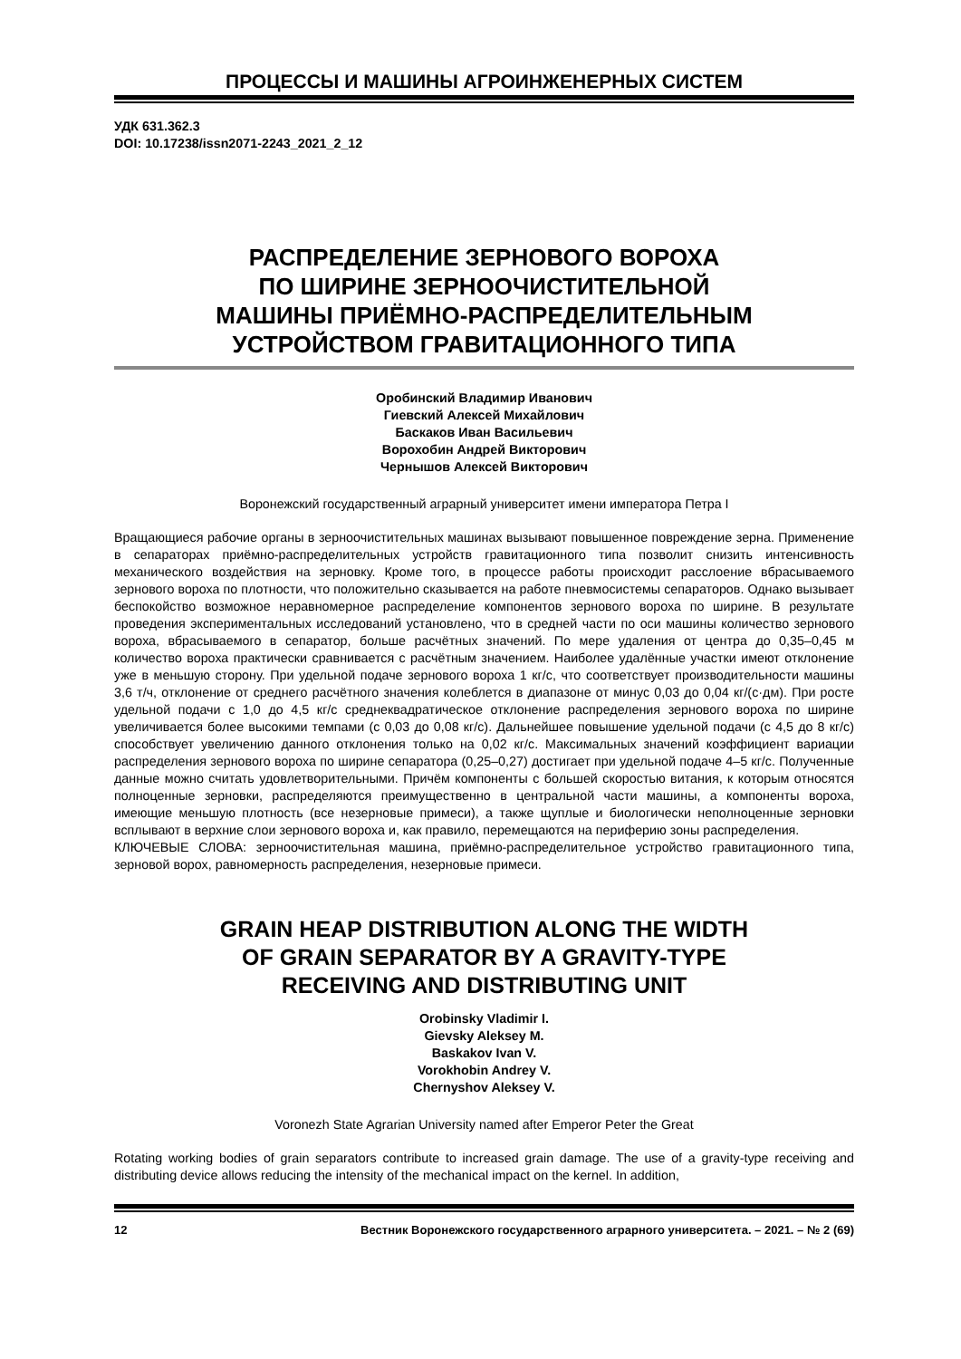ПРОЦЕССЫ И МАШИНЫ АГРОИНЖЕНЕРНЫХ СИСТЕМ
УДК 631.362.3
DOI: 10.17238/issn2071-2243_2021_2_12
РАСПРЕДЕЛЕНИЕ ЗЕРНОВОГО ВОРОХА
ПО ШИРИНЕ ЗЕРНООЧИСТИТЕЛЬНОЙ
МАШИНЫ ПРИЁМНО-РАСПРЕДЕЛИТЕЛЬНЫМ
УСТРОЙСТВОМ ГРАВИТАЦИОННОГО ТИПА
Оробинский Владимир Иванович
Гиевский Алексей Михайлович
Баскаков Иван Васильевич
Ворохобин Андрей Викторович
Чернышов Алексей Викторович
Воронежский государственный аграрный университет имени императора Петра I
Вращающиеся рабочие органы в зерноочистительных машинах вызывают повышенное повреждение зерна. Применение в сепараторах приёмно-распределительных устройств гравитационного типа позволит снизить интенсивность механического воздействия на зерновку. Кроме того, в процессе работы происходит расслоение вбрасываемого зернового вороха по плотности, что положительно сказывается на работе пневмосистемы сепараторов. Однако вызывает беспокойство возможное неравномерное распределение компонентов зернового вороха по ширине. В результате проведения экспериментальных исследований установлено, что в средней части по оси машины количество зернового вороха, вбрасываемого в сепаратор, больше расчётных значений. По мере удаления от центра до 0,35–0,45 м количество вороха практически сравнивается с расчётным значением. Наиболее удалённые участки имеют отклонение уже в меньшую сторону. При удельной подаче зернового вороха 1 кг/с, что соответствует производительности машины 3,6 т/ч, отклонение от среднего расчётного значения колеблется в диапазоне от минус 0,03 до 0,04 кг/(с·дм). При росте удельной подачи с 1,0 до 4,5 кг/с среднеквадратическое отклонение распределения зернового вороха по ширине увеличивается более высокими темпами (с 0,03 до 0,08 кг/с). Дальнейшее повышение удельной подачи (с 4,5 до 8 кг/с) способствует увеличению данного отклонения только на 0,02 кг/с. Максимальных значений коэффициент вариации распределения зернового вороха по ширине сепаратора (0,25–0,27) достигает при удельной подаче 4–5 кг/с. Полученные данные можно считать удовлетворительными. Причём компоненты с большей скоростью витания, к которым относятся полноценные зерновки, распределяются преимущественно в центральной части машины, а компоненты вороха, имеющие меньшую плотность (все незерновые примеси), а также щуплые и биологически неполноценные зерновки всплывают в верхние слои зернового вороха и, как правило, перемещаются на периферию зоны распределения.
КЛЮЧЕВЫЕ СЛОВА: зерноочистительная машина, приёмно-распределительное устройство гравитационного типа, зерновой ворох, равномерность распределения, незерновые примеси.
GRAIN HEAP DISTRIBUTION ALONG THE WIDTH
OF GRAIN SEPARATOR BY A GRAVITY-TYPE
RECEIVING AND DISTRIBUTING UNIT
Orobinsky Vladimir I.
Gievsky Aleksey M.
Baskakov Ivan V.
Vorokhobin Andrey V.
Chernyshov Aleksey V.
Voronezh State Agrarian University named after Emperor Peter the Great
Rotating working bodies of grain separators contribute to increased grain damage. The use of a gravity-type receiving and distributing device allows reducing the intensity of the mechanical impact on the kernel. In addition,
12 Вестник Воронежского государственного аграрного университета. – 2021. – № 2 (69)